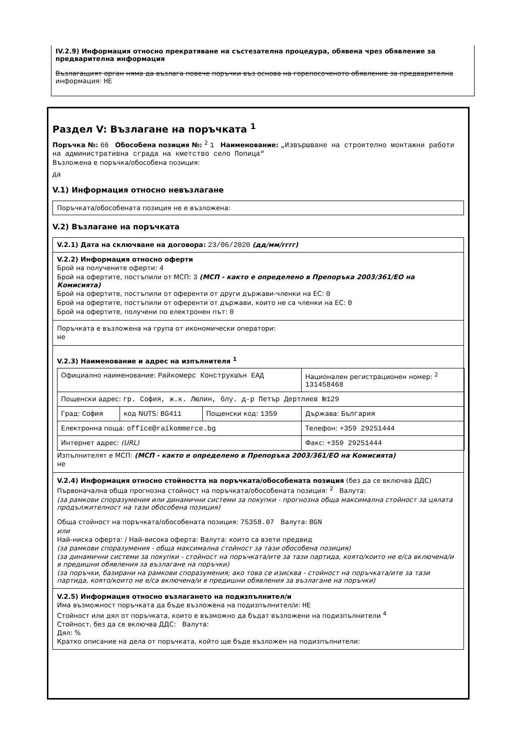IV.2.9) Информация относно прекратяване на състезателна процедура, обявена чрез обявление за предварителна информация
Възлагащият орган няма да възлага повече поръчки въз основа на горепосоченото обявление за предварителна информация: НЕ
Раздел V: Възлагане на поръчката <sup>1</sup>
Поръчка №: 66 Обособена позиция №: <sup>2</sup> 1 Наименование: „Извършване на строително монтажни работи на административна сграда на кметство село Попица“
Възложена е поръчка/обособена позиция:
да
V.1) Информация относно невъзлагане
Поръчката/обособената позиция не е възложена:
V.2) Възлагане на поръчката
V.2.1) Дата на сключване на договора: 23/06/2020 (дд/мм/гггг)
V.2.2) Информация относно оферти
Брой на получените оферти: 4
Брой на офертите, постъпили от МСП: 3 (МСП - както е определено в Препоръка 2003/361/ЕО на Комисията)
Брой на офертите, постъпили от оференти от други държави-членки на ЕС: 0
Брой на офертите, постъпили от оференти от държави, които не са членки на ЕС: 0
Брой на офертите, получени по електронен път: 0
Поръчката е възложена на група от икономически оператори:
не
V.2.3) Наименование и адрес на изпълнителя <sup>1</sup>
| Официално наименование: Райкомерс Конструкшън ЕАД | | | Национален регистрационен номер: <sup>2</sup> 131458468 |
| Пощенски адрес: гр. София, ж.к. Люлин, блу. д-р Петър Дертлиев №129 | | | |
| Град: София | код NUTS: BG411 | Пощенски код: 1359 | Държава: България |
| Електронна поща: office@raikommerce.bg | | | Телефон: +359 29251444 |
| Интернет адрес: (URL) | | | Факс: +359 29251444 |
Изпълнителят е МСП: (МСП - както е определено в Препоръка 2003/361/ЕО на Комисията)
не
V.2.4) Информация относно стойността на поръчката/обособената позиция (без да се включва ДДС)
Първоначална обща прогнозна стойност на поръчката/обособената позиция: <sup>2</sup> Валута:
(за рамкови споразумения или динамични системи за покупки - прогнозна обща максимална стойност за цялата продължителност на тази обособена позиция)
Обща стойност на поръчката/обособената позиция: 75358.07 Валута: BGN
или
Най-ниска оферта: / Най-висока оферта: Валута: които са взети предвид
(за рамкови споразумения - обща максимална стойност за тази обособена позиция)
(за динамични системи за покупки - стойност на поръчката/ите за тази партида, която/които не е/са включена/и в предишни обявления за възлагане на поръчки)
(за поръчки, базирани на рамкови споразумения; ако това се изисква - стойност на поръчката/ите за тази партида, която/които не е/са включена/и в предишни обявления за възлагане на поръчки)
V.2.5) Информация относно възлагането на подизпълнител/и
Има възможност поръчката да бъде възложена на подизпълнител/и: НЕ
Стойност или дял от поръчката, които е възможно да бъдат възложени на подизпълнители <sup>4</sup>
Стойност, без да се включва ДДС: Валута:
Дял: %
Кратко описание на дела от поръчката, който ще бъде възложен на подизпълнители: